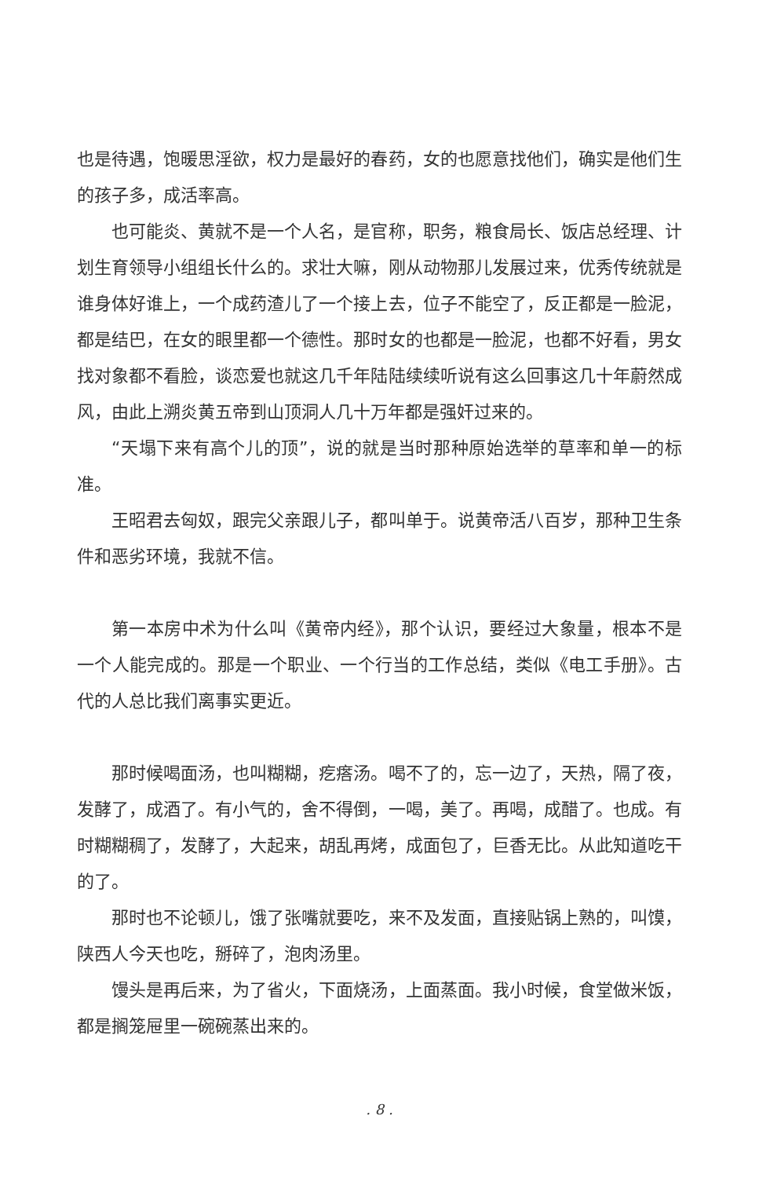也是待遇，饱暖思淫欲，权力是最好的春药，女的也愿意找他们，确实是他们生的孩子多，成活率高。
也可能炎、黄就不是一个人名，是官称，职务，粮食局长、饭店总经理、计划生育领导小组组长什么的。求壮大嘛，刚从动物那儿发展过来，优秀传统就是谁身体好谁上，一个成药渣儿了一个接上去，位子不能空了，反正都是一脸泥，都是结巴，在女的眼里都一个德性。那时女的也都是一脸泥，也都不好看，男女找对象都不看脸，谈恋爱也就这几千年陆陆续续听说有这么回事这几十年蔚然成风，由此上溯炎黄五帝到山顶洞人几十万年都是强奸过来的。
“天塌下来有高个儿的顶”，说的就是当时那种原始选举的草率和单一的标准。
王昭君去匈奴，跟完父亲跟儿子，都叫单于。说黄帝活八百岁，那种卫生条件和恶劣环境，我就不信。
第一本房中术为什么叫《黄帝内经》，那个认识，要经过大象量，根本不是一个人能完成的。那是一个职业、一个行当的工作总结，类似《电工手册》。古代的人总比我们离事实更近。
那时候喝面汤，也叫糊糊，疙瘩汤。喝不了的，忘一边了，天热，隔了夜，发酵了，成酒了。有小气的，舍不得倒，一喝，美了。再喝，成醋了。也成。有时糊糊稠了，发酵了，大起来，胡乱再烤，成面包了，巨香无比。从此知道吃干的了。
那时也不论顿儿，饿了张嘴就要吃，来不及发面，直接贴锅上熟的，叫馍，陕西人今天也吃，掰碎了，泡肉汤里。
馒头是再后来，为了省火，下面烧汤，上面蒸面。我小时候，食堂做米饭，都是搁笼屉里一碗碗蒸出来的。
. 8 .